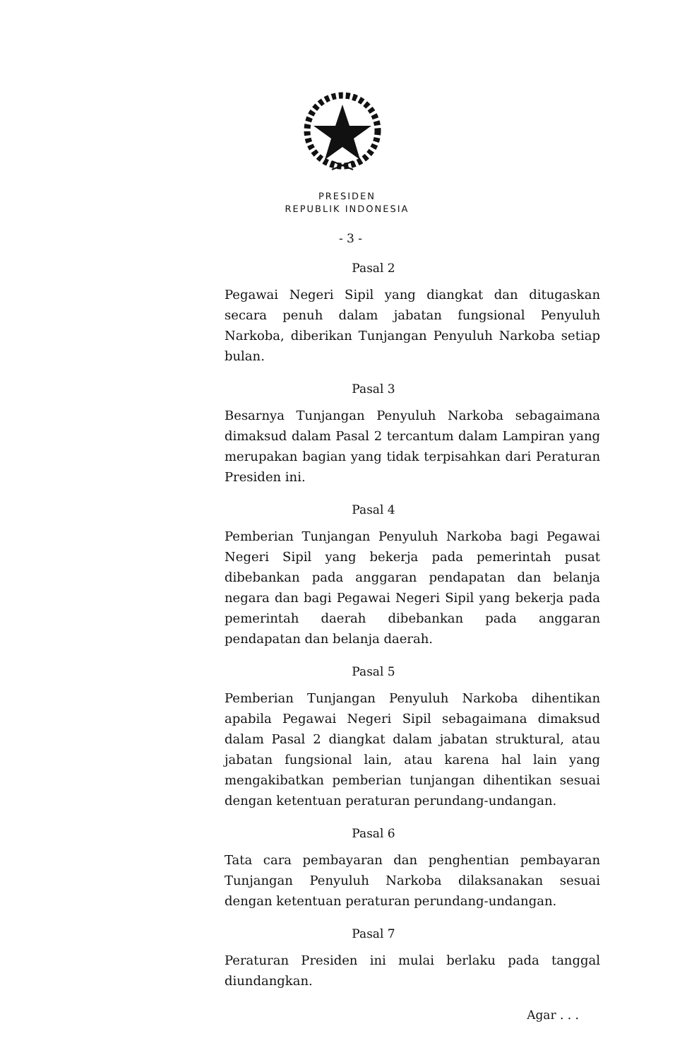PRESIDEN
REPUBLIK INDONESIA
- 3 -
Pasal 2
Pegawai Negeri Sipil yang diangkat dan ditugaskan secara penuh dalam jabatan fungsional Penyuluh Narkoba, diberikan Tunjangan Penyuluh Narkoba setiap bulan.
Pasal 3
Besarnya Tunjangan Penyuluh Narkoba sebagaimana dimaksud dalam Pasal 2 tercantum dalam Lampiran yang merupakan bagian yang tidak terpisahkan dari Peraturan Presiden ini.
Pasal 4
Pemberian Tunjangan Penyuluh Narkoba bagi Pegawai Negeri Sipil yang bekerja pada pemerintah pusat dibebankan pada anggaran pendapatan dan belanja negara dan bagi Pegawai Negeri Sipil yang bekerja pada pemerintah daerah dibebankan pada anggaran pendapatan dan belanja daerah.
Pasal 5
Pemberian Tunjangan Penyuluh Narkoba dihentikan apabila Pegawai Negeri Sipil sebagaimana dimaksud dalam Pasal 2 diangkat dalam jabatan struktural, atau jabatan fungsional lain, atau karena hal lain yang mengakibatkan pemberian tunjangan dihentikan sesuai dengan ketentuan peraturan perundang-undangan.
Pasal 6
Tata cara pembayaran dan penghentian pembayaran Tunjangan Penyuluh Narkoba dilaksanakan sesuai dengan ketentuan peraturan perundang-undangan.
Pasal 7
Peraturan Presiden ini mulai berlaku pada tanggal diundangkan.
Agar . . .